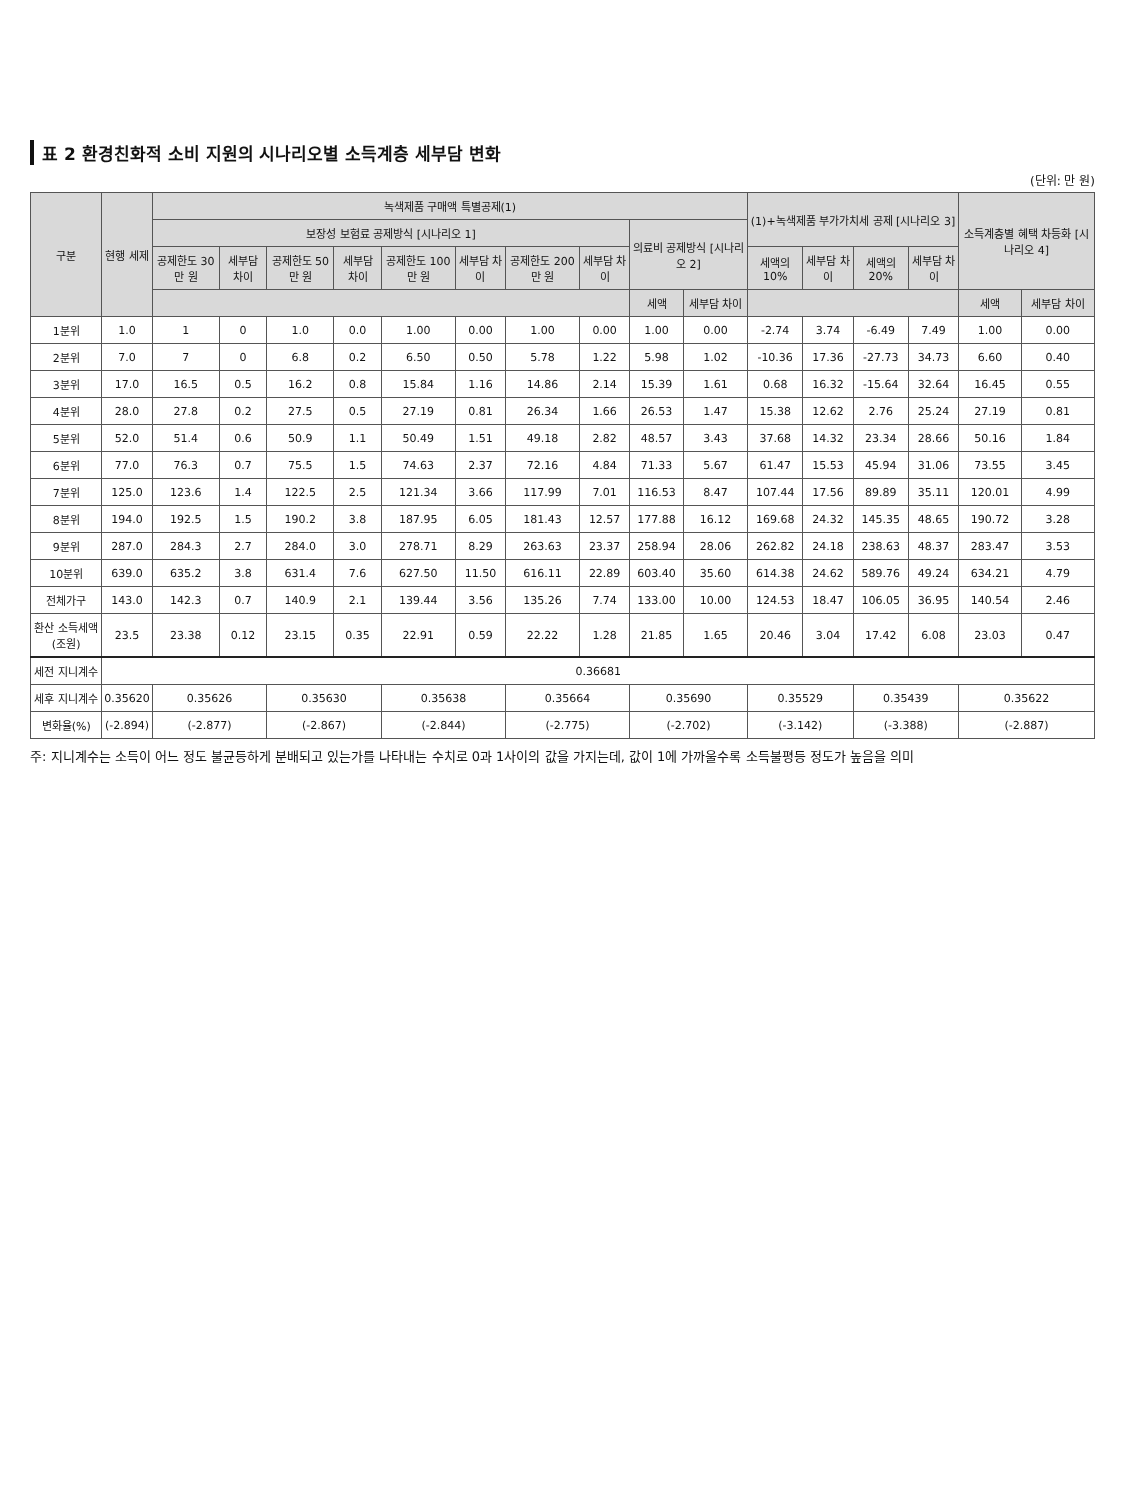표 2 환경친화적 소비 지원의 시나리오별 소득계층 세부담 변화
(단위: 만 원)
| 구분 | 현행 세제 | 녹색제품 구매액 특별공제(1) | | | | | | | | | | (1)+녹색제품 부가가치세 공제 [시나리오 3] | | | | 소득계층별 혜택 차등화 [시나리오 4] | |
| --- | --- | --- | --- | --- | --- | --- | --- | --- | --- | --- | --- | --- | --- | --- | --- | --- | --- |
| | | 보장성 보험료 공제방식 [시나리오 1] | | | | | | | | 의료비 공제방식 [시나리오 2] | | | | | | | |
| | | 공제한도 30만 원 | 세부담 차이 | 공제한도 50만 원 | 세부담 차이 | 공제한도 100만 원 | 세부담 차이 | 공제한도 200만 원 | 세부담 차이 | | | 세액의 10% | 세부담 차이 | 세액의 20% | 세부담 차이 | | |
| | | | | | | | | | | 세액 | 세부담 차이 | | | | | 세액 | 세부담 차이 |
| 1분위 | 1.0 | 1 | 0 | 1.0 | 0.0 | 1.00 | 0.00 | 1.00 | 0.00 | 1.00 | 0.00 | -2.74 | 3.74 | -6.49 | 7.49 | 1.00 | 0.00 |
| 2분위 | 7.0 | 7 | 0 | 6.8 | 0.2 | 6.50 | 0.50 | 5.78 | 1.22 | 5.98 | 1.02 | -10.36 | 17.36 | -27.73 | 34.73 | 6.60 | 0.40 |
| 3분위 | 17.0 | 16.5 | 0.5 | 16.2 | 0.8 | 15.84 | 1.16 | 14.86 | 2.14 | 15.39 | 1.61 | 0.68 | 16.32 | -15.64 | 32.64 | 16.45 | 0.55 |
| 4분위 | 28.0 | 27.8 | 0.2 | 27.5 | 0.5 | 27.19 | 0.81 | 26.34 | 1.66 | 26.53 | 1.47 | 15.38 | 12.62 | 2.76 | 25.24 | 27.19 | 0.81 |
| 5분위 | 52.0 | 51.4 | 0.6 | 50.9 | 1.1 | 50.49 | 1.51 | 49.18 | 2.82 | 48.57 | 3.43 | 37.68 | 14.32 | 23.34 | 28.66 | 50.16 | 1.84 |
| 6분위 | 77.0 | 76.3 | 0.7 | 75.5 | 1.5 | 74.63 | 2.37 | 72.16 | 4.84 | 71.33 | 5.67 | 61.47 | 15.53 | 45.94 | 31.06 | 73.55 | 3.45 |
| 7분위 | 125.0 | 123.6 | 1.4 | 122.5 | 2.5 | 121.34 | 3.66 | 117.99 | 7.01 | 116.53 | 8.47 | 107.44 | 17.56 | 89.89 | 35.11 | 120.01 | 4.99 |
| 8분위 | 194.0 | 192.5 | 1.5 | 190.2 | 3.8 | 187.95 | 6.05 | 181.43 | 12.57 | 177.88 | 16.12 | 169.68 | 24.32 | 145.35 | 48.65 | 190.72 | 3.28 |
| 9분위 | 287.0 | 284.3 | 2.7 | 284.0 | 3.0 | 278.71 | 8.29 | 263.63 | 23.37 | 258.94 | 28.06 | 262.82 | 24.18 | 238.63 | 48.37 | 283.47 | 3.53 |
| 10분위 | 639.0 | 635.2 | 3.8 | 631.4 | 7.6 | 627.50 | 11.50 | 616.11 | 22.89 | 603.40 | 35.60 | 614.38 | 24.62 | 589.76 | 49.24 | 634.21 | 4.79 |
| 전체가구 | 143.0 | 142.3 | 0.7 | 140.9 | 2.1 | 139.44 | 3.56 | 135.26 | 7.74 | 133.00 | 10.00 | 124.53 | 18.47 | 106.05 | 36.95 | 140.54 | 2.46 |
| 환산 소득세액 (조원) | 23.5 | 23.38 | 0.12 | 23.15 | 0.35 | 22.91 | 0.59 | 22.22 | 1.28 | 21.85 | 1.65 | 20.46 | 3.04 | 17.42 | 6.08 | 23.03 | 0.47 |
| 세전 지니계수 | 0.36681 | | | | | | | | | | | | | | | | |
| 세후 지니계수 | 0.35620 | 0.35626 | | 0.35630 | | 0.35638 | | 0.35664 | | 0.35690 | | 0.35529 | | 0.35439 | | 0.35622 | |
| 변화율(%) | (-2.894) | (-2.877) | | (-2.867) | | (-2.844) | | (-2.775) | | (-2.702) | | (-3.142) | | (-3.388) | | (-2.887) | |
주: 지니계수는 소득이 어느 정도 불균등하게 분배되고 있는가를 나타내는 수치로 0과 1사이의 값을 가지는데, 값이 1에 가까울수록 소득불평등 정도가 높음을 의미